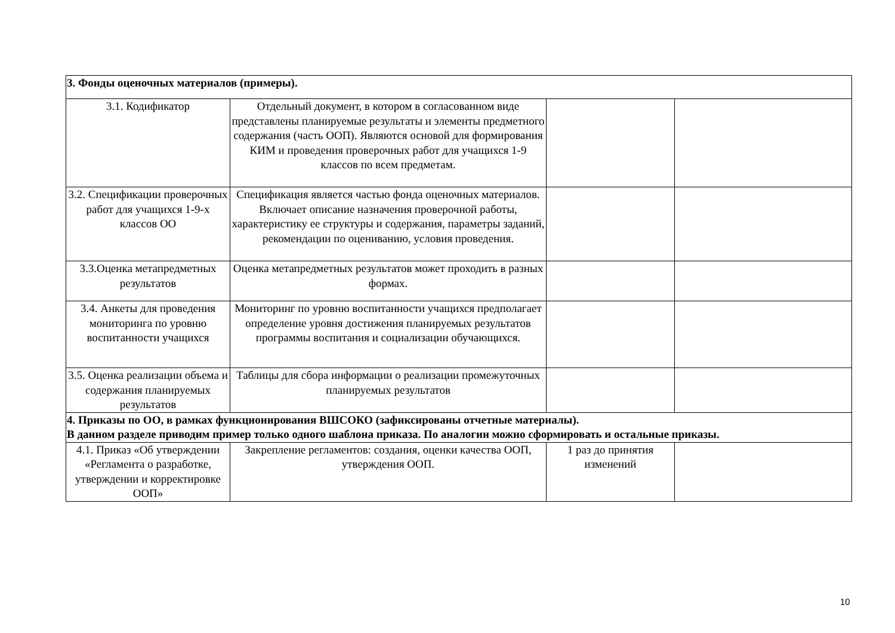| 3. Фонды оценочных материалов (примеры). | | | |
| 3.1. Кодификатор | Отдельный документ, в котором в согласованном виде представлены планируемые результаты и элементы предметного содержания (часть ООП). Являются основой для формирования КИМ и проведения проверочных работ для учащихся 1-9 классов по всем предметам. | | |
| 3.2. Спецификации проверочных работ для учащихся 1-9-х классов ОО | Спецификация является частью фонда оценочных материалов. Включает описание назначения проверочной работы, характеристику ее структуры и содержания, параметры заданий, рекомендации по оцениванию, условия проведения. | | |
| 3.3.Оценка метапредметных результатов | Оценка метапредметных результатов может проходить в разных формах. | | |
| 3.4. Анкеты для проведения мониторинга по уровню воспитанности учащихся | Мониторинг по уровню воспитанности учащихся предполагает определение уровня достижения планируемых результатов программы воспитания и социализации обучающихся. | | |
| 3.5. Оценка реализации объема и содержания планируемых результатов | Таблицы для сбора информации о реализации промежуточных планируемых результатов | | |
| 4. Приказы по ОО, в рамках функционирования ВШСОКО (зафиксированы отчетные материалы). В данном разделе приводим пример только одного шаблона приказа. По аналогии можно сформировать и остальные приказы. | | | |
| 4.1. Приказ «Об утверждении «Регламента о разработке, утверждении и корректировке ООП» | Закрепление регламентов: создания, оценки качества ООП, утверждения ООП. | 1 раз до принятия изменений | |
10